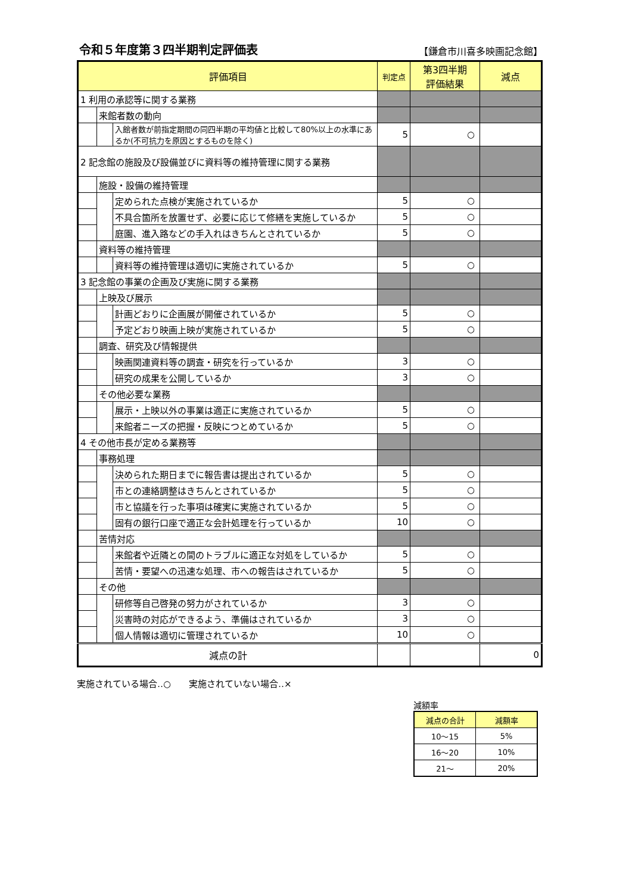令和５年度第３四半期判定評価表
【鎌倉市川喜多映画記念館】
| 評価項目 | | | 判定点 | 第3四半期 評価結果 | 減点 |
| --- | --- | --- | --- | --- | --- |
| 1 利用の承認等に関する業務 | | | | | |
| | 来館者数の動向 | | | | |
| | | 入館者数が前指定期間の同四半期の平均値と比較して80%以上の水準にあるか(不可抗力を原因とするものを除く) | 5 | ○ | |
| 2 記念館の施設及び設備並びに資料等の維持管理に関する業務 | | | | | |
| | 施設・設備の維持管理 | | | | |
| | | 定められた点検が実施されているか | 5 | ○ | |
| | | 不具合箇所を放置せず、必要に応じて修繕を実施しているか | 5 | ○ | |
| | | 庭園、進入路などの手入れはきちんとされているか | 5 | ○ | |
| | 資料等の維持管理 | | | | |
| | | 資料等の維持管理は適切に実施されているか | 5 | ○ | |
| 3 記念館の事業の企画及び実施に関する業務 | | | | | |
| | 上映及び展示 | | | | |
| | | 計画どおりに企画展が開催されているか | 5 | ○ | |
| | | 予定どおり映画上映が実施されているか | 5 | ○ | |
| | 調査、研究及び情報提供 | | | | |
| | | 映画関連資料等の調査・研究を行っているか | 3 | ○ | |
| | | 研究の成果を公開しているか | 3 | ○ | |
| | その他必要な業務 | | | | |
| | | 展示・上映以外の事業は適正に実施されているか | 5 | ○ | |
| | | 来館者ニーズの把握・反映につとめているか | 5 | ○ | |
| 4 その他市長が定める業務等 | | | | | |
| | 事務処理 | | | | |
| | | 決められた期日までに報告書は提出されているか | 5 | ○ | |
| | | 市との連絡調整はきちんとされているか | 5 | ○ | |
| | | 市と協議を行った事項は確実に実施されているか | 5 | ○ | |
| | | 固有の銀行口座で適正な会計処理を行っているか | 10 | ○ | |
| | 苦情対応 | | | | |
| | | 来館者や近隣との間のトラブルに適正な対処をしているか | 5 | ○ | |
| | | 苦情・要望への迅速な処理、市への報告はされているか | 5 | ○ | |
| | その他 | | | | |
| | | 研修等自己啓発の努力がされているか | 3 | ○ | |
| | | 災害時の対応ができるよう、準備はされているか | 3 | ○ | |
| | | 個人情報は適切に管理されているか | 10 | ○ | |
| 減点の計 | | | | | 0 |
実施されている場合‥○　　実施されていない場合‥×
減額率
| 減点の合計 | 減額率 |
| --- | --- |
| 10～15 | 5% |
| 16～20 | 10% |
| 21～ | 20% |